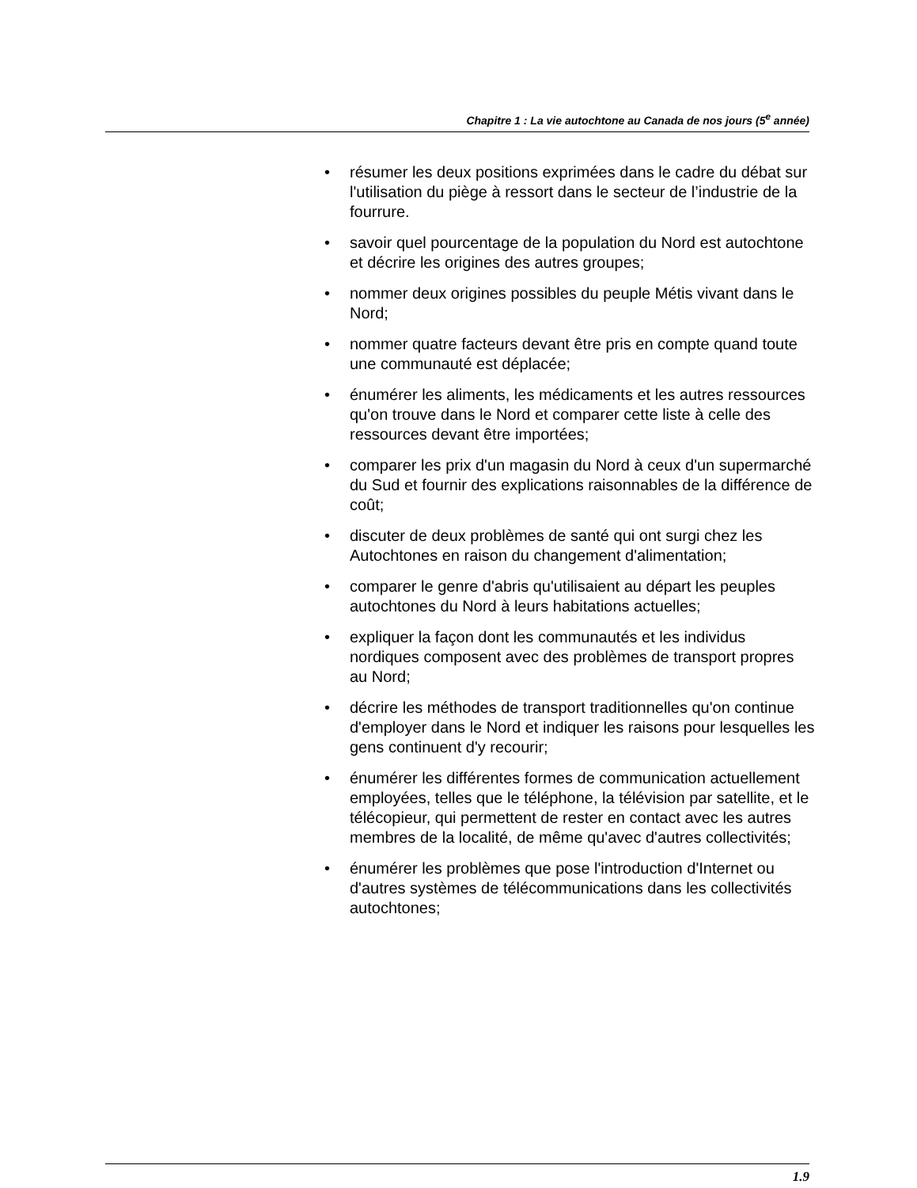Chapitre 1 : La vie autochtone au Canada de nos jours (5<sup>e</sup> année)
• résumer les deux positions exprimées dans le cadre du débat sur l'utilisation du piège à ressort dans le secteur de l’industrie de la fourrure.
• savoir quel pourcentage de la population du Nord est autochtone et décrire les origines des autres groupes;
• nommer deux origines possibles du peuple Métis vivant dans le Nord;
• nommer quatre facteurs devant être pris en compte quand toute une communauté est déplacée;
• énumérer les aliments, les médicaments et les autres ressources qu'on trouve dans le Nord et comparer cette liste à celle des ressources devant être importées;
• comparer les prix d'un magasin du Nord à ceux d'un supermarché du Sud et fournir des explications raisonnables de la différence de coût;
• discuter de deux problèmes de santé qui ont surgi chez les Autochtones en raison du changement d'alimentation;
• comparer le genre d'abris qu'utilisaient au départ les peuples autochtones du Nord à leurs habitations actuelles;
• expliquer la façon dont les communautés et les individus nordiques composent avec des problèmes de transport propres au Nord;
• décrire les méthodes de transport traditionnelles qu'on continue d'employer dans le Nord et indiquer les raisons pour lesquelles les gens continuent d'y recourir;
• énumérer les différentes formes de communication actuellement employées, telles que le téléphone, la télévision par satellite, et le télécopieur, qui permettent de rester en contact avec les autres membres de la localité, de même qu'avec d'autres collectivités;
• énumérer les problèmes que pose l'introduction d'Internet ou d'autres systèmes de télécommunications dans les collectivités autochtones;
1.9